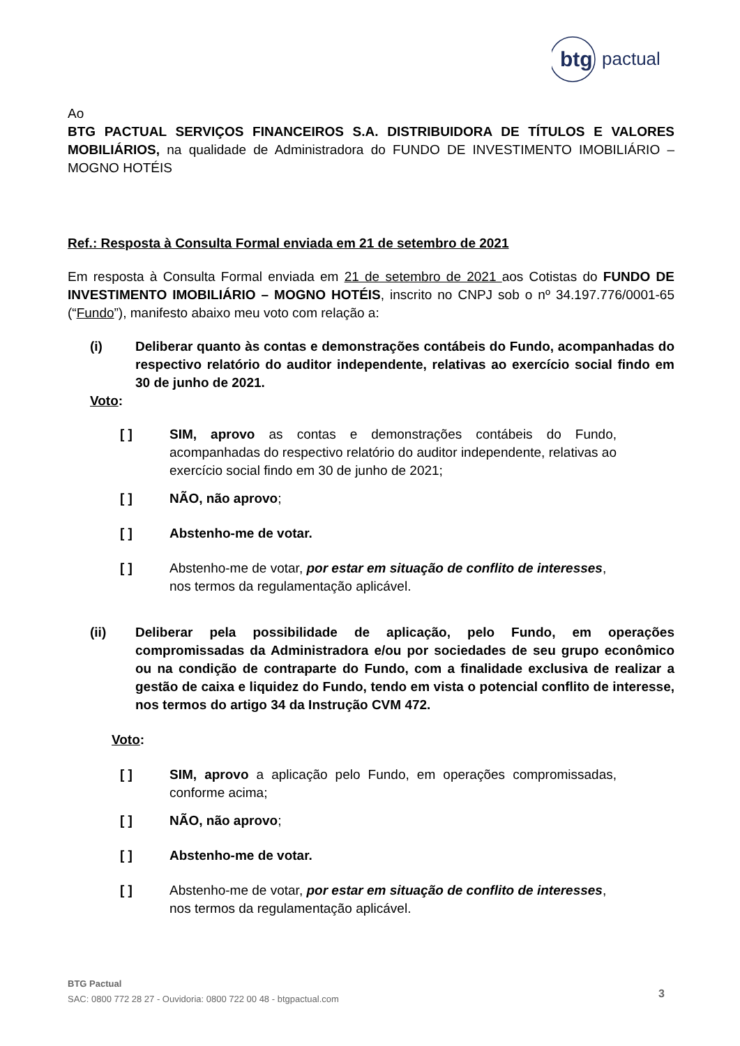btg
pactual
Ao
BTG PACTUAL SERVIÇOS FINANCEIROS S.A. DISTRIBUIDORA DE TÍTULOS E VALORES MOBILIÁRIOS, na qualidade de Administradora do FUNDO DE INVESTIMENTO IMOBILIÁRIO – MOGNO HOTÉIS
Ref.: Resposta à Consulta Formal enviada em 21 de setembro de 2021
Em resposta à Consulta Formal enviada em 21 de setembro de 2021 aos Cotistas do FUNDO DE INVESTIMENTO IMOBILIÁRIO – MOGNO HOTÉIS, inscrito no CNPJ sob o nº 34.197.776/0001-65 (“Fundo”), manifesto abaixo meu voto com relação a:
(i) Deliberar quanto às contas e demonstrações contábeis do Fundo, acompanhadas do respectivo relatório do auditor independente, relativas ao exercício social findo em 30 de junho de 2021.
Voto:
[ ] SIM, aprovo as contas e demonstrações contábeis do Fundo, acompanhadas do respectivo relatório do auditor independente, relativas ao exercício social findo em 30 de junho de 2021;
[ ] NÃO, não aprovo;
[ ] Abstenho-me de votar.
[ ] Abstenho-me de votar, por estar em situação de conflito de interesses, nos termos da regulamentação aplicável.
(ii) Deliberar pela possibilidade de aplicação, pelo Fundo, em operações compromissadas da Administradora e/ou por sociedades de seu grupo econômico ou na condição de contraparte do Fundo, com a finalidade exclusiva de realizar a gestão de caixa e liquidez do Fundo, tendo em vista o potencial conflito de interesse, nos termos do artigo 34 da Instrução CVM 472.
Voto:
[ ] SIM, aprovo a aplicação pelo Fundo, em operações compromissadas, conforme acima;
[ ] NÃO, não aprovo;
[ ] Abstenho-me de votar.
[ ] Abstenho-me de votar, por estar em situação de conflito de interesses, nos termos da regulamentação aplicável.
BTG Pactual
SAC: 0800 772 28 27 - Ouvidoria: 0800 722 00 48 - btgpactual.com
3